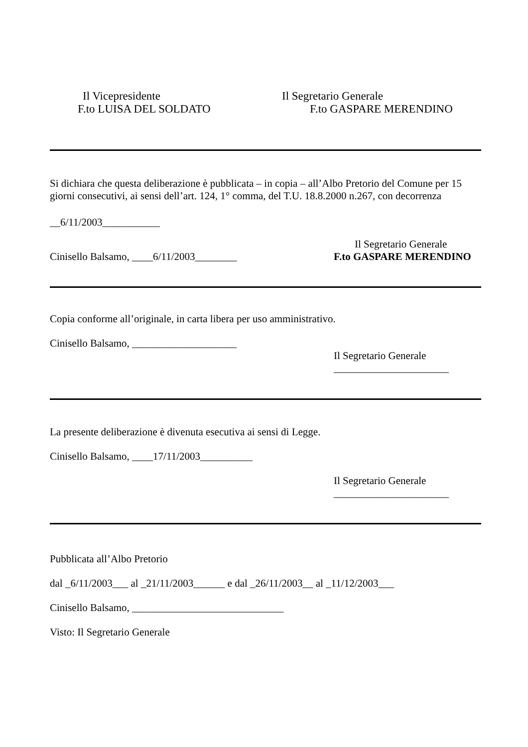Il Vicepresidente Il Segretario Generale
F.to LUISA DEL SOLDATO F.to GASPARE MERENDINO
Si dichiara che questa deliberazione è pubblicata – in copia – all’Albo Pretorio del Comune per 15 giorni consecutivi, ai sensi dell’art. 124, 1° comma, del T.U. 18.8.2000 n.267, con decorrenza
__6/11/2003___________
Il Segretario Generale
Cinisello Balsamo, ____6/11/2003________ F.to GASPARE MERENDINO
Copia conforme all’originale, in carta libera per uso amministrativo.
Cinisello Balsamo, ____________________
Il Segretario Generale
______________________
La presente deliberazione è divenuta esecutiva ai sensi di Legge.
Cinisello Balsamo, ____17/11/2003__________
Il Segretario Generale
______________________
Pubblicata all’Albo Pretorio
dal _6/11/2003___ al _21/11/2003______ e dal _26/11/2003__ al _11/12/2003___
Cinisello Balsamo, _____________________________
Visto: Il Segretario Generale